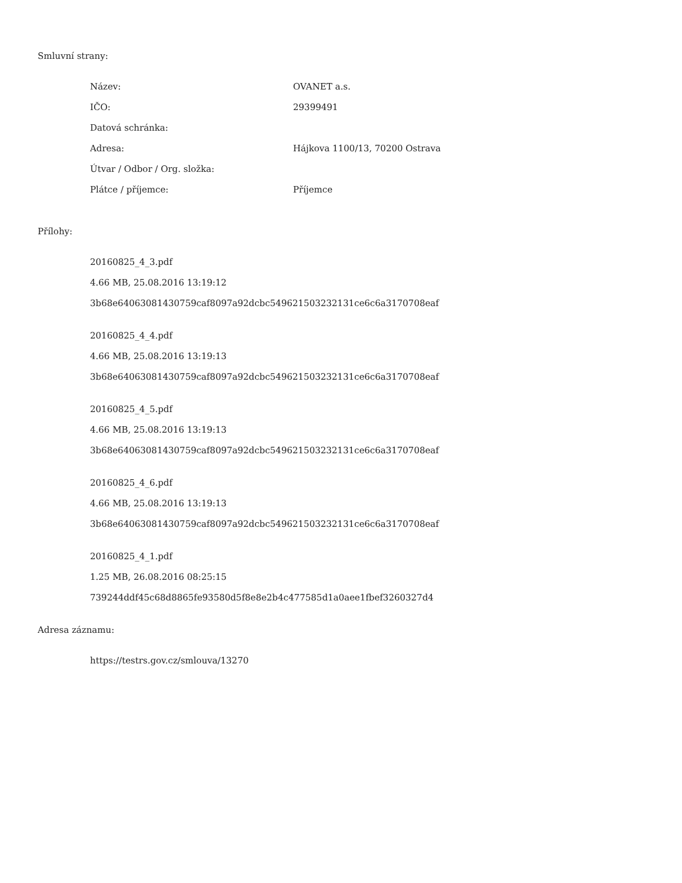Smluvní strany:
| Název: | OVANET a.s. |
| IČO: | 29399491 |
| Datová schránka: | |
| Adresa: | Hájkova 1100/13, 70200 Ostrava |
| Útvar / Odbor / Org. složka: | |
| Plátce / příjemce: | Příjemce |
Přílohy:
20160825_4_3.pdf
4.66 MB, 25.08.2016 13:19:12
3b68e64063081430759caf8097a92dcbc549621503232131ce6c6a3170708eaf
20160825_4_4.pdf
4.66 MB, 25.08.2016 13:19:13
3b68e64063081430759caf8097a92dcbc549621503232131ce6c6a3170708eaf
20160825_4_5.pdf
4.66 MB, 25.08.2016 13:19:13
3b68e64063081430759caf8097a92dcbc549621503232131ce6c6a3170708eaf
20160825_4_6.pdf
4.66 MB, 25.08.2016 13:19:13
3b68e64063081430759caf8097a92dcbc549621503232131ce6c6a3170708eaf
20160825_4_1.pdf
1.25 MB, 26.08.2016 08:25:15
739244ddf45c68d8865fe93580d5f8e8e2b4c477585d1a0aee1fbef3260327d4
Adresa záznamu:
https://testrs.gov.cz/smlouva/13270